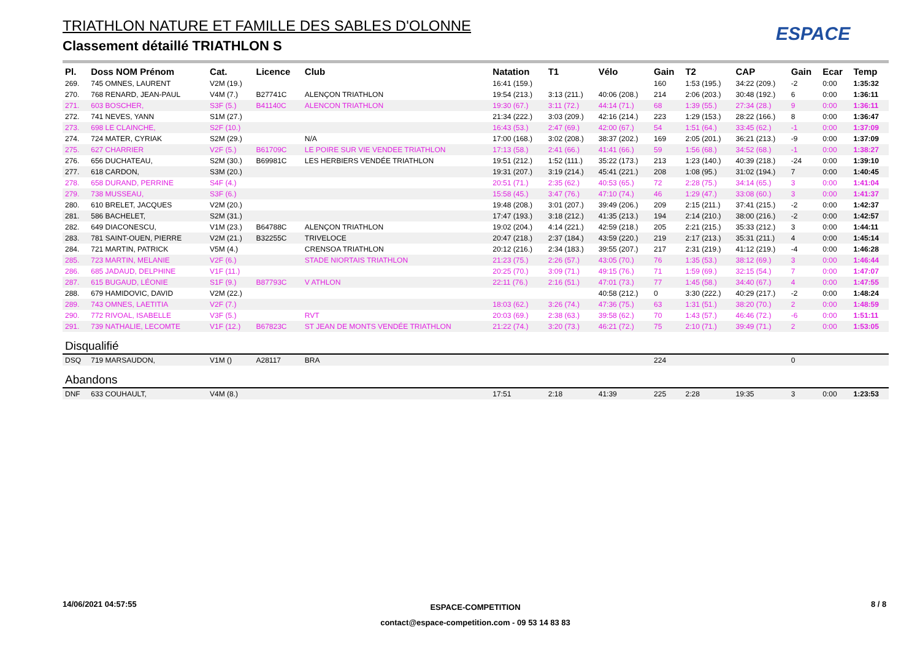TRIATHLON NATURE ET FAMILLE DES SABLES D'OLONNE
Classement détaillé TRIATHLON S
ESPACE
| Pl. | Doss NOM Prénom | Cat. | Licence | Club | Natation | T1 | Vélo | Gain | T2 | CAP | Gain | Ecar | Temp |
| --- | --- | --- | --- | --- | --- | --- | --- | --- | --- | --- | --- | --- | --- |
| 269. | 745 OMNES, LAURENT | V2M (19.) | | | 16:41 (159.) | | | 160 | 1:53 (195.) | 34:22 (209.) | -2 | 0:00 | 1:35:32 |
| 270. | 768 RENARD, JEAN-PAUL | V4M (7.) | B27741C | ALENÇON TRIATHLON | 19:54 (213.) | 3:13 (211.) | 40:06 (208.) | 214 | 2:06 (203.) | 30:48 (192.) | 6 | 0:00 | 1:36:11 |
| 271. | 603 BOSCHER, | S3F (5.) | B41140C | ALENCON TRIATHLON | 19:30 (67.) | 3:11 (72.) | 44:14 (71.) | 68 | 1:39 (55.) | 27:34 (28.) | 9 | 0:00 | 1:36:11 |
| 272. | 741 NEVES, YANN | S1M (27.) | | | 21:34 (222.) | 3:03 (209.) | 42:16 (214.) | 223 | 1:29 (153.) | 28:22 (166.) | 8 | 0:00 | 1:36:47 |
| 273. | 698 LE CLAINCHE, | S2F (10.) | | | 16:43 (53.) | 2:47 (69.) | 42:00 (67.) | 54 | 1:51 (64.) | 33:45 (62.) | -1 | 0:00 | 1:37:09 |
| 274. | 724 MATER, CYRIAK | S2M (29.) | | N/A | 17:00 (168.) | 3:02 (208.) | 38:37 (202.) | 169 | 2:05 (201.) | 36:21 (213.) | -9 | 0:00 | 1:37:09 |
| 275. | 627 CHARRIER | V2F (5.) | B61709C | LE POIRE SUR VIE VENDEE TRIATHLON | 17:13 (58.) | 2:41 (66.) | 41:41 (66.) | 59 | 1:56 (68.) | 34:52 (68.) | -1 | 0:00 | 1:38:27 |
| 276. | 656 DUCHATEAU, | S2M (30.) | B69981C | LES HERBIERS VENDÉE TRIATHLON | 19:51 (212.) | 1:52 (111.) | 35:22 (173.) | 213 | 1:23 (140.) | 40:39 (218.) | -24 | 0:00 | 1:39:10 |
| 277. | 618 CARDON, | S3M (20.) | | | 19:31 (207.) | 3:19 (214.) | 45:41 (221.) | 208 | 1:08 (95.) | 31:02 (194.) | 7 | 0:00 | 1:40:45 |
| 278. | 658 DURAND, PERRINE | S4F (4.) | | | 20:51 (71.) | 2:35 (62.) | 40:53 (65.) | 72 | 2:28 (75.) | 34:14 (65.) | 3 | 0:00 | 1:41:04 |
| 279. | 738 MUSSEAU, | S3F (6.) | | | 15:58 (45.) | 3:47 (76.) | 47:10 (74.) | 46 | 1:29 (47.) | 33:08 (60.) | 3 | 0:00 | 1:41:37 |
| 280. | 610 BRELET, JACQUES | V2M (20.) | | | 19:48 (208.) | 3:01 (207.) | 39:49 (206.) | 209 | 2:15 (211.) | 37:41 (215.) | -2 | 0:00 | 1:42:37 |
| 281. | 586 BACHELET, | S2M (31.) | | | 17:47 (193.) | 3:18 (212.) | 41:35 (213.) | 194 | 2:14 (210.) | 38:00 (216.) | -2 | 0:00 | 1:42:57 |
| 282. | 649 DIACONESCU, | V1M (23.) | B64788C | ALENÇON TRIATHLON | 19:02 (204.) | 4:14 (221.) | 42:59 (218.) | 205 | 2:21 (215.) | 35:33 (212.) | 3 | 0:00 | 1:44:11 |
| 283. | 781 SAINT-OUEN, PIERRE | V2M (21.) | B32255C | TRIVELOCE | 20:47 (218.) | 2:37 (184.) | 43:59 (220.) | 219 | 2:17 (213.) | 35:31 (211.) | 4 | 0:00 | 1:45:14 |
| 284. | 721 MARTIN, PATRICK | V5M (4.) | | CRENSOA TRIATHLON | 20:12 (216.) | 2:34 (183.) | 39:55 (207.) | 217 | 2:31 (219.) | 41:12 (219.) | -4 | 0:00 | 1:46:28 |
| 285. | 723 MARTIN, MELANIE | V2F (6.) | | STADE NIORTAIS TRIATHLON | 21:23 (75.) | 2:26 (57.) | 43:05 (70.) | 76 | 1:35 (53.) | 38:12 (69.) | 3 | 0:00 | 1:46:44 |
| 286. | 685 JADAUD, DELPHINE | V1F (11.) | | | 20:25 (70.) | 3:09 (71.) | 49:15 (76.) | 71 | 1:59 (69.) | 32:15 (54.) | 7 | 0:00 | 1:47:07 |
| 287. | 615 BUGAUD, LÉONIE | S1F (9.) | B87793C | V ATHLON | 22:11 (76.) | 2:16 (51.) | 47:01 (73.) | 77 | 1:45 (58.) | 34:40 (67.) | 4 | 0:00 | 1:47:55 |
| 288. | 679 HAMIDOVIC, DAVID | V2M (22.) | | | | | 40:58 (212.) | 0 | 3:30 (222.) | 40:29 (217.) | -2 | 0:00 | 1:48:24 |
| 289. | 743 OMNES, LAETITIA | V2F (7.) | | | 18:03 (62.) | 3:26 (74.) | 47:36 (75.) | 63 | 1:31 (51.) | 38:20 (70.) | 2 | 0:00 | 1:48:59 |
| 290. | 772 RIVOAL, ISABELLE | V3F (5.) | | RVT | 20:03 (69.) | 2:38 (63.) | 39:58 (62.) | 70 | 1:43 (57.) | 46:46 (72.) | -6 | 0:00 | 1:51:11 |
| 291. | 739 NATHALIE, LECOMTE | V1F (12.) | B67823C | ST JEAN DE MONTS VENDÉE TRIATHLON | 21:22 (74.) | 3:20 (73.) | 46:21 (72.) | 75 | 2:10 (71.) | 39:49 (71.) | 2 | 0:00 | 1:53:05 |
| Disqualifié | | | | | | | | | | | | | |
| DSQ | 719 MARSAUDON, | V1M () | A28117 | BRA | | | | 224 | | | 0 | | |
| Abandons | | | | | | | | | | | | | |
| DNF | 633 COUHAULT, | V4M (8.) | | | 17:51 | 2:18 | 41:39 | 225 | 2:28 | 19:35 | 3 | 0:00 | 1:23:53 |
14/06/2021 04:57:55
ESPACE-COMPETITION
contact@espace-competition.com - 09 53 14 83 83
8 / 8